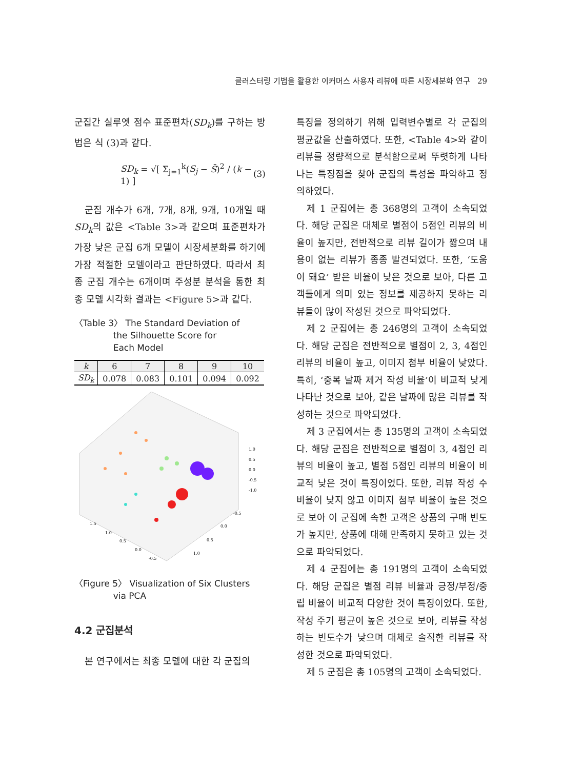클러스터링 기법을 활용한 이커머스 사용자 리뷰에 따른 시장세분화 연구 29
군집간 실루엣 점수 표준편차(SD<sub>k</sub>)를 구하는 방법은 식 (3)과 같다.
SD<sub>k</sub> = √[ Σ<sub>j=1</sub><sup>k</sup>(S<sub>j</sub> − S̄)<sup>2</sup> / (k − 1) ] (3)
군집 개수가 6개, 7개, 8개, 9개, 10개일 때 SD<sub>k</sub>의 값은 <Table 3>과 같으며 표준편차가 가장 낮은 군집 6개 모델이 시장세분화를 하기에 가장 적절한 모델이라고 판단하였다. 따라서 최종 군집 개수는 6개이며 주성분 분석을 통한 최종 모델 시각화 결과는 <Figure 5>과 같다.
〈Table 3〉 The Standard Deviation of
the Silhouette Score for
Each Model
| k | 6 | 7 | 8 | 9 | 10 |
| --- | --- | --- | --- | --- | --- |
| SD<sub>k</sub> | 0.078 | 0.083 | 0.101 | 0.094 | 0.092 |
1.0
0.5
0.0
-0.5
-1.0
1.5
1.0
0.5
0.0
-0.5
-0.5
0.0
0.5
1.0
〈Figure 5〉 Visualization of Six Clusters
via PCA
4.2 군집분석
본 연구에서는 최종 모델에 대한 각 군집의
특징을 정의하기 위해 입력변수별로 각 군집의 평균값을 산출하였다. 또한, <Table 4>와 같이 리뷰를 정량적으로 분석함으로써 뚜렷하게 나타나는 특징점을 찾아 군집의 특성을 파악하고 정의하였다.
제 1 군집에는 총 368명의 고객이 소속되었다. 해당 군집은 대체로 별점이 5점인 리뷰의 비율이 높지만, 전반적으로 리뷰 길이가 짧으며 내용이 없는 리뷰가 종종 발견되었다. 또한, ‘도움이 돼요’ 받은 비율이 낮은 것으로 보아, 다른 고객들에게 의미 있는 정보를 제공하지 못하는 리뷰들이 많이 작성된 것으로 파악되었다.
제 2 군집에는 총 246명의 고객이 소속되었다. 해당 군집은 전반적으로 별점이 2, 3, 4점인 리뷰의 비율이 높고, 이미지 첨부 비율이 낮았다. 특히, ‘중복 날짜 제거 작성 비율’이 비교적 낮게 나타난 것으로 보아, 같은 날짜에 많은 리뷰를 작성하는 것으로 파악되었다.
제 3 군집에서는 총 135명의 고객이 소속되었다. 해당 군집은 전반적으로 별점이 3, 4점인 리뷰의 비율이 높고, 별점 5점인 리뷰의 비율이 비교적 낮은 것이 특징이었다. 또한, 리뷰 작성 수 비율이 낮지 않고 이미지 첨부 비율이 높은 것으로 보아 이 군집에 속한 고객은 상품의 구매 빈도가 높지만, 상품에 대해 만족하지 못하고 있는 것으로 파악되었다.
제 4 군집에는 총 191명의 고객이 소속되었다. 해당 군집은 별점 리뷰 비율과 긍정/부정/중립 비율이 비교적 다양한 것이 특징이었다. 또한, 작성 주기 평균이 높은 것으로 보아, 리뷰를 작성하는 빈도수가 낮으며 대체로 솔직한 리뷰를 작성한 것으로 파악되었다.
제 5 군집은 총 105명의 고객이 소속되었다.